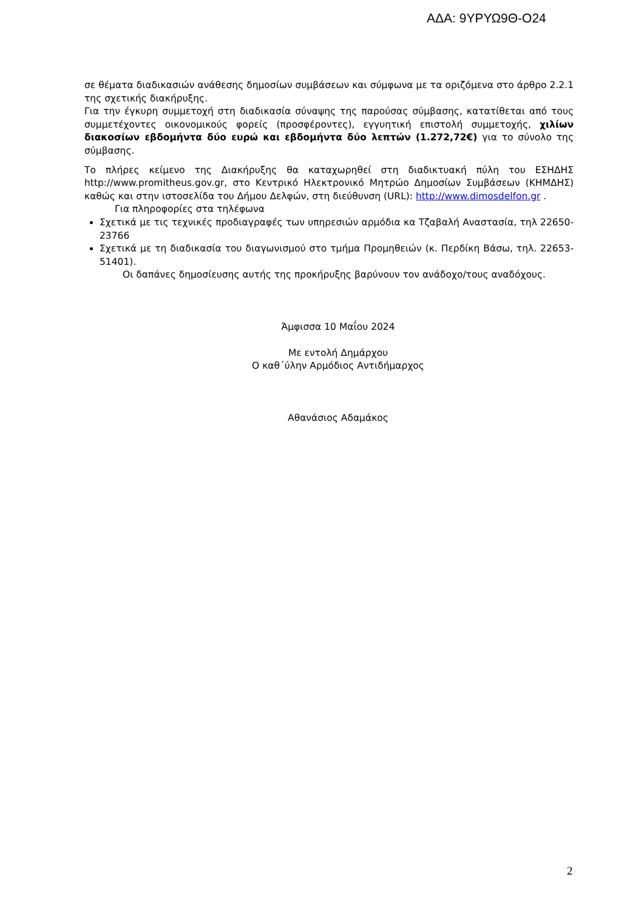ΑΔΑ: 9ΥΡΥΩ9Θ-Ο24
σε θέματα διαδικασιών ανάθεσης δημοσίων συμβάσεων και σύμφωνα με τα οριζόμενα στο άρθρο 2.2.1 της σχετικής διακήρυξης.
Για την έγκυρη συμμετοχή στη διαδικασία σύναψης της παρούσας σύμβασης, κατατίθεται από τους συμμετέχοντες οικονομικούς φορείς (προσφέροντες), εγγυητική επιστολή συμμετοχής, χιλίων διακοσίων εβδομήντα δύο ευρώ και εβδομήντα δύο λεπτών (1.272,72€) για το σύνολο της σύμβασης.
Το πλήρες κείμενο της Διακήρυξης θα καταχωρηθεί στη διαδικτυακή πύλη του ΕΣΗΔΗΣ http://www.promitheus.gov.gr, στο Κεντρικό Ηλεκτρονικό Μητρώο Δημοσίων Συμβάσεων (ΚΗΜΔΗΣ) καθώς και στην ιστοσελίδα του Δήμου Δελφών, στη διεύθυνση (URL): http://www.dimosdelfon.gr .
Για πληροφορίες στα τηλέφωνα
Σχετικά με τις τεχνικές προδιαγραφές των υπηρεσιών αρμόδια κα Τζαβαλή Αναστασία, τηλ 22650-23766
Σχετικά με τη διαδικασία του διαγωνισμού στο τμήμα Προμηθειών (κ. Περδίκη Βάσω, τηλ. 22653-51401).
Οι δαπάνες δημοσίευσης αυτής της προκήρυξης βαρύνουν τον ανάδοχο/τους αναδόχους.
Άμφισσα 10 Μαΐου 2024
Με εντολή Δημάρχου
Ο καθ΄ύλην Αρμόδιος Αντιδήμαρχος
Αθανάσιος Αδαμάκος
2